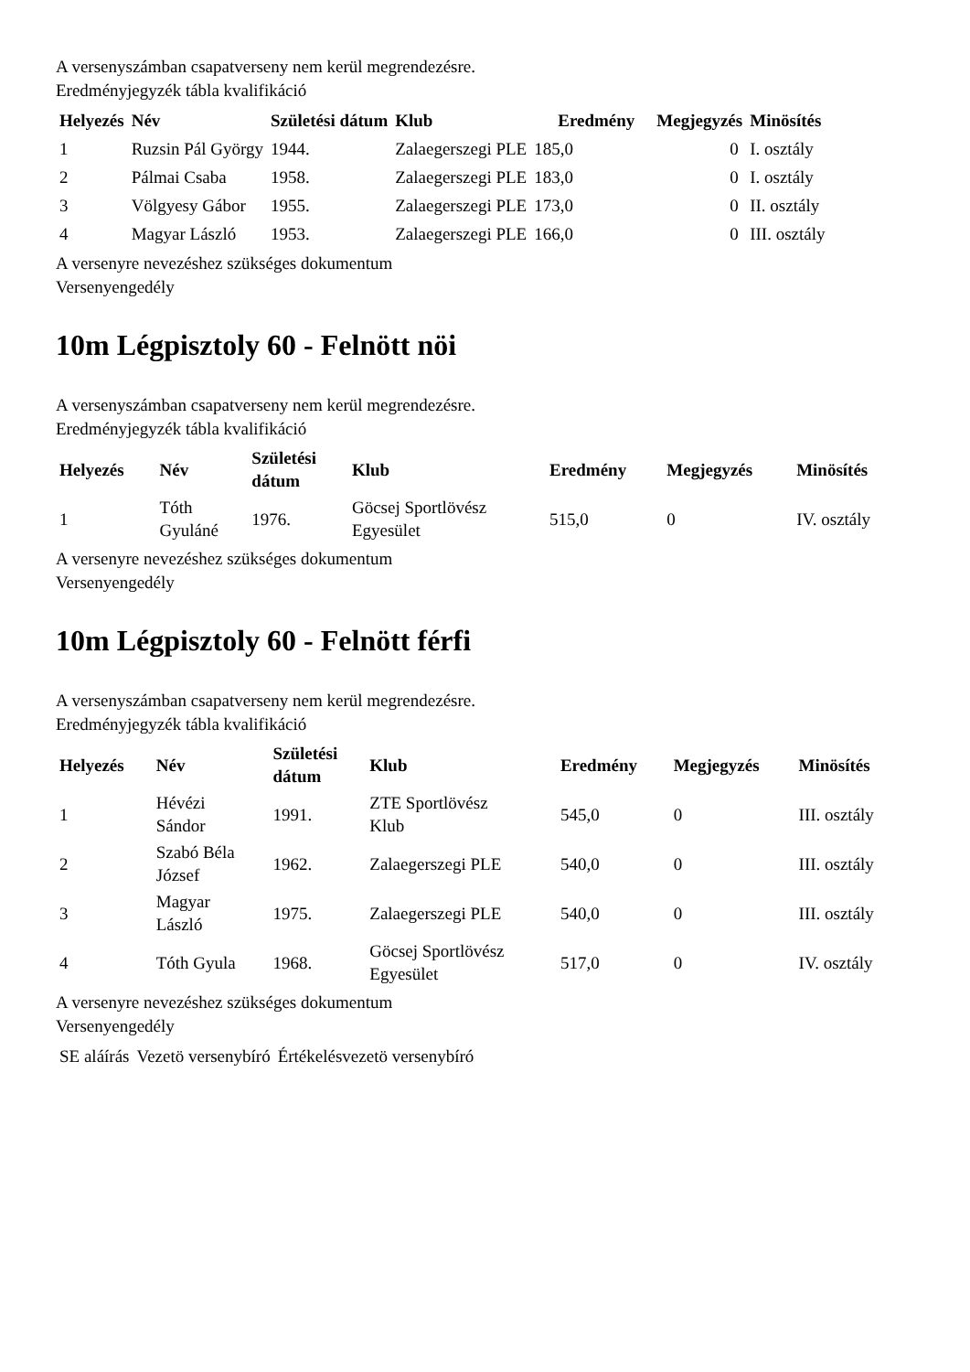A versenyszámban csapatverseny nem kerül megrendezésre.
Eredményjegyzék tábla kvalifikáció
| Helyezés | Név | Születési dátum | Klub | Eredmény | Megjegyzés | Minösítés |
| --- | --- | --- | --- | --- | --- | --- |
| 1 | Ruzsin Pál György | 1944. | Zalaegerszegi PLE | 185,0 | 0 | I. osztály |
| 2 | Pálmai Csaba | 1958. | Zalaegerszegi PLE | 183,0 | 0 | I. osztály |
| 3 | Völgyesy Gábor | 1955. | Zalaegerszegi PLE | 173,0 | 0 | II. osztály |
| 4 | Magyar László | 1953. | Zalaegerszegi PLE | 166,0 | 0 | III. osztály |
A versenyre nevezéshez szükséges dokumentum
Versenyengedély
10m Légpisztoly 60 - Felnött nöi
A versenyszámban csapatverseny nem kerül megrendezésre.
Eredményjegyzék tábla kvalifikáció
| Helyezés | Név | Születési dátum | Klub | Eredmény | Megjegyzés | Minösítés |
| --- | --- | --- | --- | --- | --- | --- |
| 1 | Tóth Gyuláné | 1976. | Göcsej Sportlövész Egyesület | 515,0 | 0 | IV. osztály |
A versenyre nevezéshez szükséges dokumentum
Versenyengedély
10m Légpisztoly 60 - Felnött férfi
A versenyszámban csapatverseny nem kerül megrendezésre.
Eredményjegyzék tábla kvalifikáció
| Helyezés | Név | Születési dátum | Klub | Eredmény | Megjegyzés | Minösítés |
| --- | --- | --- | --- | --- | --- | --- |
| 1 | Hévézi Sándor | 1991. | ZTE Sportlövész Klub | 545,0 | 0 | III. osztály |
| 2 | Szabó Béla József | 1962. | Zalaegerszegi PLE | 540,0 | 0 | III. osztály |
| 3 | Magyar László | 1975. | Zalaegerszegi PLE | 540,0 | 0 | III. osztály |
| 4 | Tóth Gyula | 1968. | Göcsej Sportlövész Egyesület | 517,0 | 0 | IV. osztály |
A versenyre nevezéshez szükséges dokumentum
Versenyengedély
| SE aláírás | Vezetö versenybíró | Értékelésvezetö versenybíró |